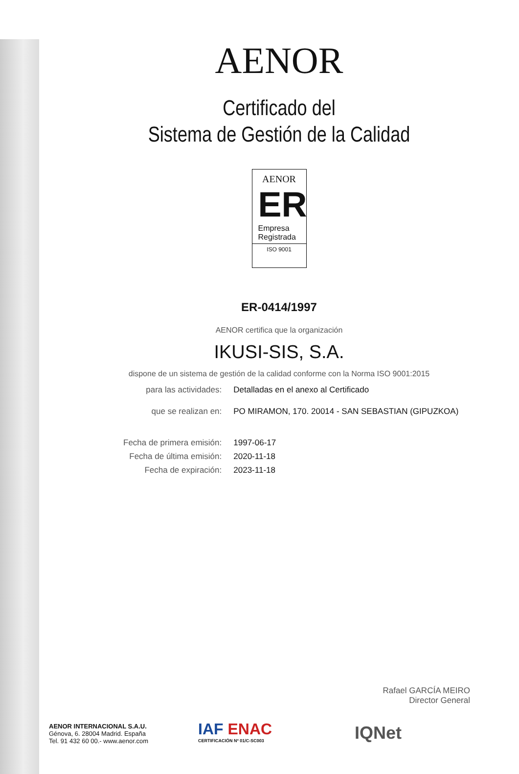AENOR
Certificado del
Sistema de Gestión de la Calidad
AENOR
ER
Empresa
Registrada
ISO 9001
ER-0414/1997
AENOR certifica que la organización
IKUSI-SIS, S.A.
dispone de un sistema de gestión de la calidad conforme con la Norma ISO 9001:2015
| para las actividades: | Detalladas en el anexo al Certificado |
| que se realizan en: | PO MIRAMON, 170. 20014 - SAN SEBASTIAN (GIPUZKOA) |
| Fecha de primera emisión: | 1997-06-17 |
| Fecha de última emisión: | 2020-11-18 |
| Fecha de expiración: | 2023-11-18 |
Rafael GARCÍA MEIRO
Director General
AENOR INTERNACIONAL S.A.U.
Génova, 6. 28004 Madrid. España
Tel. 91 432 60 00.- www.aenor.com
IAF ENAC
CERTIFICACIÓN Nº 01/C-SC003
IQNet